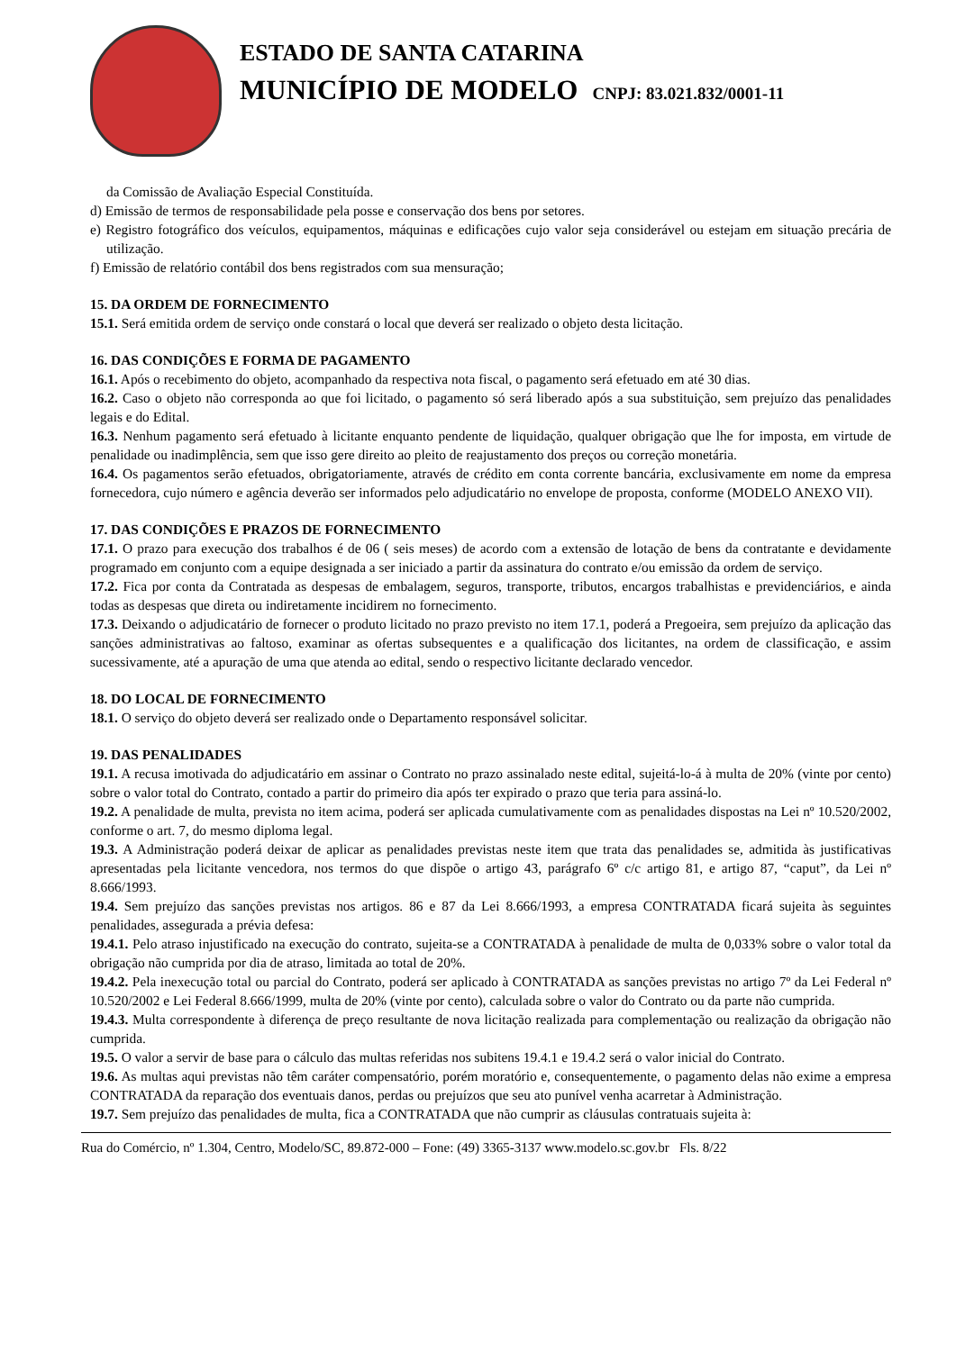ESTADO DE SANTA CATARINA
MUNICÍPIO DE MODELO CNPJ: 83.021.832/0001-11
da Comissão de Avaliação Especial Constituída.
d) Emissão de termos de responsabilidade pela posse e conservação dos bens por setores.
e) Registro fotográfico dos veículos, equipamentos, máquinas e edificações cujo valor seja considerável ou estejam em situação precária de utilização.
f) Emissão de relatório contábil dos bens registrados com sua mensuração;
15. DA ORDEM DE FORNECIMENTO
15.1. Será emitida ordem de serviço onde constará o local que deverá ser realizado o objeto desta licitação.
16. DAS CONDIÇÕES E FORMA DE PAGAMENTO
16.1. Após o recebimento do objeto, acompanhado da respectiva nota fiscal, o pagamento será efetuado em até 30 dias.
16.2. Caso o objeto não corresponda ao que foi licitado, o pagamento só será liberado após a sua substituição, sem prejuízo das penalidades legais e do Edital.
16.3. Nenhum pagamento será efetuado à licitante enquanto pendente de liquidação, qualquer obrigação que lhe for imposta, em virtude de penalidade ou inadimplência, sem que isso gere direito ao pleito de reajustamento dos preços ou correção monetária.
16.4. Os pagamentos serão efetuados, obrigatoriamente, através de crédito em conta corrente bancária, exclusivamente em nome da empresa fornecedora, cujo número e agência deverão ser informados pelo adjudicatário no envelope de proposta, conforme (MODELO ANEXO VII).
17. DAS CONDIÇÕES E PRAZOS DE FORNECIMENTO
17.1. O prazo para execução dos trabalhos é de 06 ( seis meses) de acordo com a extensão de lotação de bens da contratante e devidamente programado em conjunto com a equipe designada a ser iniciado a partir da assinatura do contrato e/ou emissão da ordem de serviço.
17.2. Fica por conta da Contratada as despesas de embalagem, seguros, transporte, tributos, encargos trabalhistas e previdenciários, e ainda todas as despesas que direta ou indiretamente incidirem no fornecimento.
17.3. Deixando o adjudicatário de fornecer o produto licitado no prazo previsto no item 17.1, poderá a Pregoeira, sem prejuízo da aplicação das sanções administrativas ao faltoso, examinar as ofertas subsequentes e a qualificação dos licitantes, na ordem de classificação, e assim sucessivamente, até a apuração de uma que atenda ao edital, sendo o respectivo licitante declarado vencedor.
18. DO LOCAL DE FORNECIMENTO
18.1. O serviço do objeto deverá ser realizado onde o Departamento responsável solicitar.
19. DAS PENALIDADES
19.1. A recusa imotivada do adjudicatário em assinar o Contrato no prazo assinalado neste edital, sujeitá-lo-á à multa de 20% (vinte por cento) sobre o valor total do Contrato, contado a partir do primeiro dia após ter expirado o prazo que teria para assiná-lo.
19.2. A penalidade de multa, prevista no item acima, poderá ser aplicada cumulativamente com as penalidades dispostas na Lei nº 10.520/2002, conforme o art. 7, do mesmo diploma legal.
19.3. A Administração poderá deixar de aplicar as penalidades previstas neste item que trata das penalidades se, admitida às justificativas apresentadas pela licitante vencedora, nos termos do que dispõe o artigo 43, parágrafo 6º c/c artigo 81, e artigo 87, “caput”, da Lei nº 8.666/1993.
19.4. Sem prejuízo das sanções previstas nos artigos. 86 e 87 da Lei 8.666/1993, a empresa CONTRATADA ficará sujeita às seguintes penalidades, assegurada a prévia defesa:
19.4.1. Pelo atraso injustificado na execução do contrato, sujeita-se a CONTRATADA à penalidade de multa de 0,033% sobre o valor total da obrigação não cumprida por dia de atraso, limitada ao total de 20%.
19.4.2. Pela inexecução total ou parcial do Contrato, poderá ser aplicado à CONTRATADA as sanções previstas no artigo 7º da Lei Federal nº 10.520/2002 e Lei Federal 8.666/1999, multa de 20% (vinte por cento), calculada sobre o valor do Contrato ou da parte não cumprida.
19.4.3. Multa correspondente à diferença de preço resultante de nova licitação realizada para complementação ou realização da obrigação não cumprida.
19.5. O valor a servir de base para o cálculo das multas referidas nos subitens 19.4.1 e 19.4.2 será o valor inicial do Contrato.
19.6. As multas aqui previstas não têm caráter compensatório, porém moratório e, consequentemente, o pagamento delas não exime a empresa CONTRATADA da reparação dos eventuais danos, perdas ou prejuízos que seu ato punível venha acarretar à Administração.
19.7. Sem prejuízo das penalidades de multa, fica a CONTRATADA que não cumprir as cláusulas contratuais sujeita à:
Rua do Comércio, nº 1.304, Centro, Modelo/SC, 89.872-000 – Fone: (49) 3365-3137 www.modelo.sc.gov.br Fls. 8/22